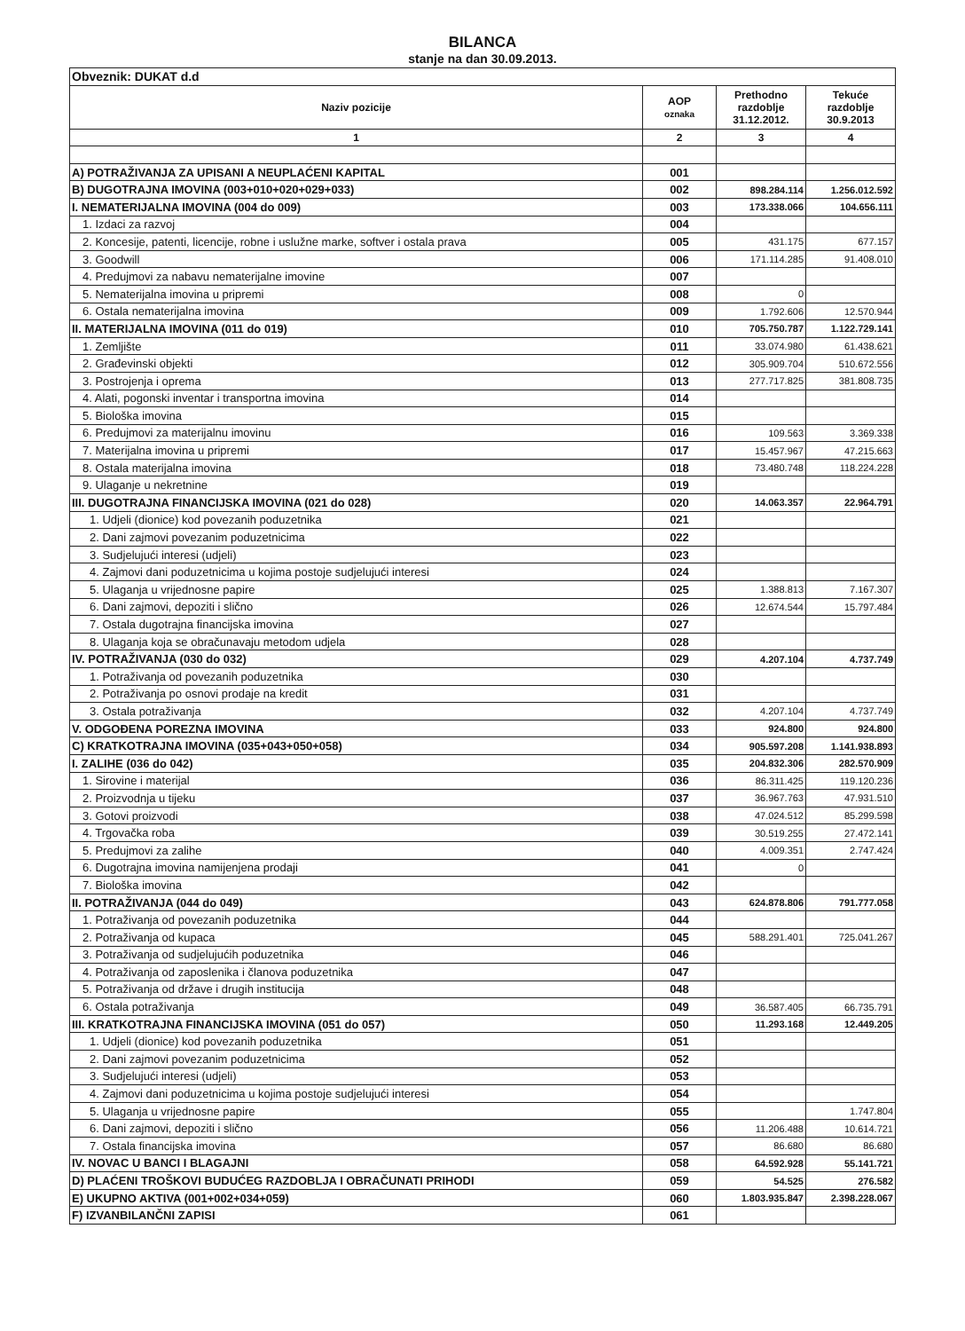BILANCA
stanje na dan 30.09.2013.
| Obveznik: DUKAT d.d | | | |
| Naziv pozicije | AOP oznaka | Prethodno razdoblje 31.12.2012. | Tekuće razdoblje 30.9.2013 |
| 1 | 2 | 3 | 4 |
| A) POTRAŽIVANJA ZA UPISANI A NEUPLAĆENI KAPITAL | 001 | | |
| B) DUGOTRAJNA IMOVINA (003+010+020+029+033) | 002 | 898.284.114 | 1.256.012.592 |
| I. NEMATERIJALNA IMOVINA (004 do 009) | 003 | 173.338.066 | 104.656.111 |
| 1. Izdaci za razvoj | 004 | | |
| 2. Koncesije, patenti, licencije, robne i uslužne marke, softver i ostala prava | 005 | 431.175 | 677.157 |
| 3. Goodwill | 006 | 171.114.285 | 91.408.010 |
| 4. Predujmovi za nabavu nematerijalne imovine | 007 | | |
| 5. Nematerijalna imovina u pripremi | 008 | 0 | |
| 6. Ostala nematerijalna imovina | 009 | 1.792.606 | 12.570.944 |
| II. MATERIJALNA IMOVINA (011 do 019) | 010 | 705.750.787 | 1.122.729.141 |
| 1. Zemljište | 011 | 33.074.980 | 61.438.621 |
| 2. Građevinski objekti | 012 | 305.909.704 | 510.672.556 |
| 3. Postrojenja i oprema | 013 | 277.717.825 | 381.808.735 |
| 4. Alati, pogonski inventar i transportna imovina | 014 | | |
| 5. Biološka imovina | 015 | | |
| 6. Predujmovi za materijalnu imovinu | 016 | 109.563 | 3.369.338 |
| 7. Materijalna imovina u pripremi | 017 | 15.457.967 | 47.215.663 |
| 8. Ostala materijalna imovina | 018 | 73.480.748 | 118.224.228 |
| 9. Ulaganje u nekretnine | 019 | | |
| III. DUGOTRAJNA FINANCIJSKA IMOVINA (021 do 028) | 020 | 14.063.357 | 22.964.791 |
| 1. Udjeli (dionice) kod povezanih poduzetnika | 021 | | |
| 2. Dani zajmovi povezanim poduzetnicima | 022 | | |
| 3. Sudjelujući interesi (udjeli) | 023 | | |
| 4. Zajmovi dani poduzetnicima u kojima postoje sudjelujući interesi | 024 | | |
| 5. Ulaganja u vrijednosne papire | 025 | 1.388.813 | 7.167.307 |
| 6. Dani zajmovi, depoziti i slično | 026 | 12.674.544 | 15.797.484 |
| 7. Ostala dugotrajna financijska imovina | 027 | | |
| 8. Ulaganja koja se obračunavaju metodom udjela | 028 | | |
| IV. POTRAŽIVANJA (030 do 032) | 029 | 4.207.104 | 4.737.749 |
| 1. Potraživanja od povezanih poduzetnika | 030 | | |
| 2. Potraživanja po osnovi prodaje na kredit | 031 | | |
| 3. Ostala potraživanja | 032 | 4.207.104 | 4.737.749 |
| V. ODGOĐENA POREZNA IMOVINA | 033 | 924.800 | 924.800 |
| C) KRATKOTRAJNA IMOVINA (035+043+050+058) | 034 | 905.597.208 | 1.141.938.893 |
| I. ZALIHE (036 do 042) | 035 | 204.832.306 | 282.570.909 |
| 1. Sirovine i materijal | 036 | 86.311.425 | 119.120.236 |
| 2. Proizvodnja u tijeku | 037 | 36.967.763 | 47.931.510 |
| 3. Gotovi proizvodi | 038 | 47.024.512 | 85.299.598 |
| 4. Trgovačka roba | 039 | 30.519.255 | 27.472.141 |
| 5. Predujmovi za zalihe | 040 | 4.009.351 | 2.747.424 |
| 6. Dugotrajna imovina namijenjena prodaji | 041 | 0 | |
| 7. Biološka imovina | 042 | | |
| II. POTRAŽIVANJA (044 do 049) | 043 | 624.878.806 | 791.777.058 |
| 1. Potraživanja od povezanih poduzetnika | 044 | | |
| 2. Potraživanja od kupaca | 045 | 588.291.401 | 725.041.267 |
| 3. Potraživanja od sudjelujućih poduzetnika | 046 | | |
| 4. Potraživanja od zaposlenika i članova poduzetnika | 047 | | |
| 5. Potraživanja od države i drugih institucija | 048 | | |
| 6. Ostala potraživanja | 049 | 36.587.405 | 66.735.791 |
| III. KRATKOTRAJNA FINANCIJSKA IMOVINA (051 do 057) | 050 | 11.293.168 | 12.449.205 |
| 1. Udjeli (dionice) kod povezanih poduzetnika | 051 | | |
| 2. Dani zajmovi povezanim poduzetnicima | 052 | | |
| 3. Sudjelujući interesi (udjeli) | 053 | | |
| 4. Zajmovi dani poduzetnicima u kojima postoje sudjelujući interesi | 054 | | |
| 5. Ulaganja u vrijednosne papire | 055 | | 1.747.804 |
| 6. Dani zajmovi, depoziti i slično | 056 | 11.206.488 | 10.614.721 |
| 7. Ostala financijska imovina | 057 | 86.680 | 86.680 |
| IV. NOVAC U BANCI I BLAGAJNI | 058 | 64.592.928 | 55.141.721 |
| D) PLAĆENI TROŠKOVI BUDUĆEG RAZDOBLJA I OBRAČUNATI PRIHODI | 059 | 54.525 | 276.582 |
| E) UKUPNO AKTIVA (001+002+034+059) | 060 | 1.803.935.847 | 2.398.228.067 |
| F) IZVANBILANČNI ZAPISI | 061 | | |